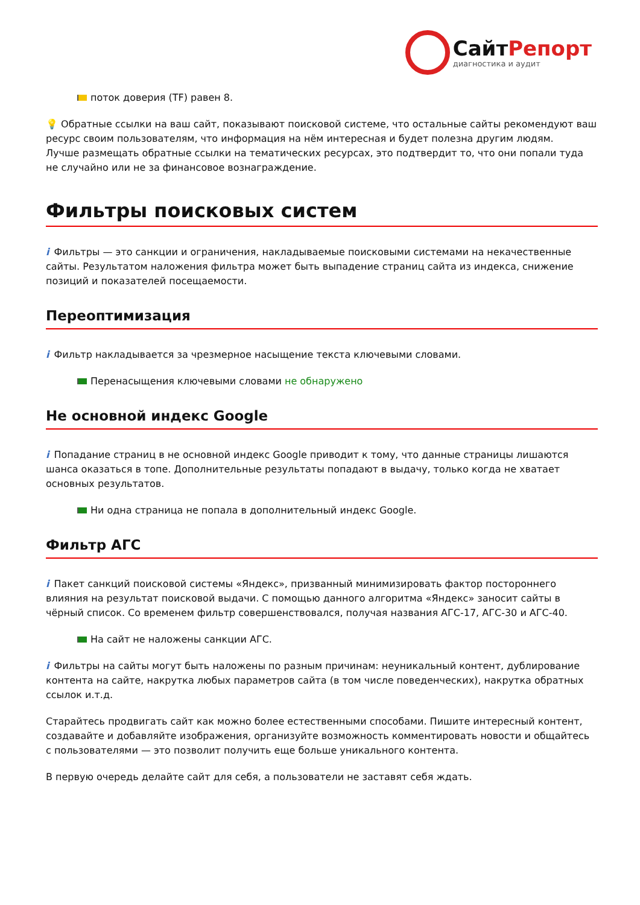СайтРепорт диагностика и аудит
поток доверия (TF) равен 8.
💡 Обратные ссылки на ваш сайт, показывают поисковой системе, что остальные сайты рекомендуют ваш ресурс своим пользователям, что информация на нём интересная и будет полезна другим людям.
Лучше размещать обратные ссылки на тематических ресурсах, это подтвердит то, что они попали туда не случайно или не за финансовое вознаграждение.
Фильтры поисковых систем
i Фильтры — это санкции и ограничения, накладываемые поисковыми системами на некачественные сайты. Результатом наложения фильтра может быть выпадение страниц сайта из индекса, снижение позиций и показателей посещаемости.
Переоптимизация
i Фильтр накладывается за чрезмерное насыщение текста ключевыми словами.
Перенасыщения ключевыми словами не обнаружено
Не основной индекс Google
i Попадание страниц в не основной индекс Google приводит к тому, что данные страницы лишаются шанса оказаться в топе. Дополнительные результаты попадают в выдачу, только когда не хватает основных результатов.
Ни одна страница не попала в дополнительный индекс Google.
Фильтр АГС
i Пакет санкций поисковой системы «Яндекс», призванный минимизировать фактор постороннего влияния на результат поисковой выдачи. С помощью данного алгоритма «Яндекс» заносит сайты в чёрный список. Со временем фильтр совершенствовался, получая названия АГС-17, АГС-30 и АГС-40.
На сайт не наложены санкции АГС.
i Фильтры на сайты могут быть наложены по разным причинам: неуникальный контент, дублирование контента на сайте, накрутка любых параметров сайта (в том числе поведенческих), накрутка обратных ссылок и.т.д.
Старайтесь продвигать сайт как можно более естественными способами. Пишите интересный контент, создавайте и добавляйте изображения, организуйте возможность комментировать новости и общайтесь с пользователями — это позволит получить еще больше уникального контента.
В первую очередь делайте сайт для себя, а пользователи не заставят себя ждать.